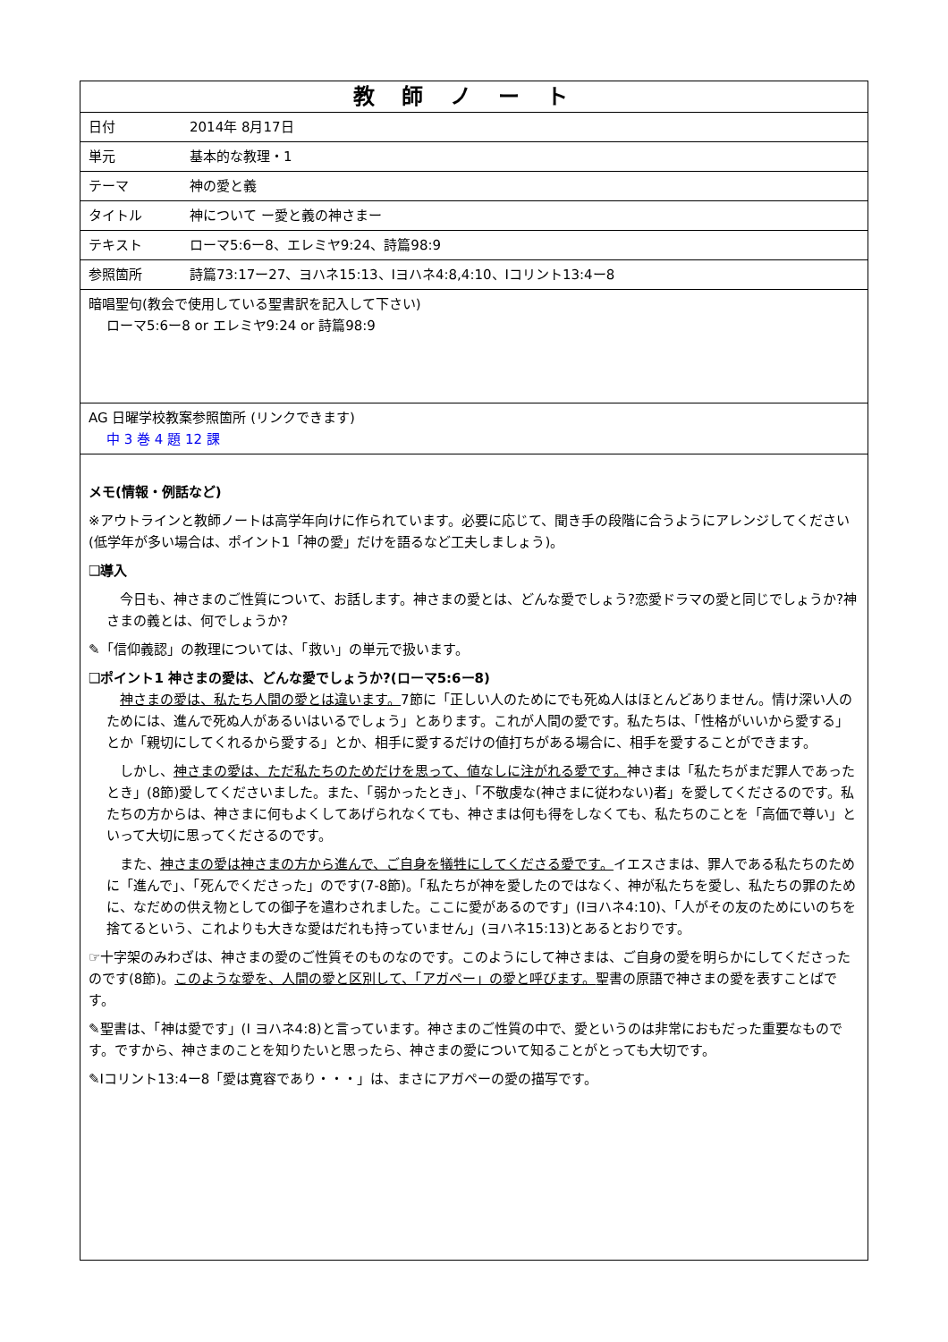| 教師ノート | |
| 日付 | 2014年 8月17日 |
| 単元 | 基本的な教理・1 |
| テーマ | 神の愛と義 |
| タイトル | 神について ー愛と義の神さまー |
| テキスト | ローマ5:6ー8、エレミヤ9:24、詩篇98:9 |
| 参照箇所 | 詩篇73:17ー27、ヨハネ15:13、Ⅰヨハネ4:8,4:10、Ⅰコリント13:4ー8 |
| 暗唱聖句(教会で使用している聖書訳を記入して下さい) ローマ5:6ー8 or エレミヤ9:24 or 詩篇98:9 | |
| AG 日曜学校教案参照箇所 (リンクできます) 中 3 巻 4 題 12 課 | |
| メモ(情報・例話など) ※アウトラインと教師ノートは高学年向けに作られています。必要に応じて、聞き手の段階に合うようにアレンジしてください(低学年が多い場合は、ポイント1「神の愛」だけを語るなど工夫しましょう)。 ❑導入 今日も、神さまのご性質について、お話します。神さまの愛とは、どんな愛でしょう?恋愛ドラマの愛と同じでしょうか?神さまの義とは、何でしょうか? ✎「信仰義認」の教理については、「救い」の単元で扱います。 ❑ポイント1 神さまの愛は、どんな愛でしょうか?(ローマ5:6ー8) 神さまの愛は、私たち人間の愛とは違います。 7節に「正しい人のためにでも死ぬ人はほとんどありません。情け深い人のためには、進んで死ぬ人があるいはいるでしょう」とあります。これが人間の愛です。私たちは、「性格がいいから愛する」とか「親切にしてくれるから愛する」とか、相手に愛するだけの値打ちがある場合に、相手を愛することができます。 しかし、 神さまの愛は、ただ私たちのためだけを思って、値なしに注がれる愛です。 神さまは「私たちがまだ罪人であったとき」(8節)愛してくださいました。また、「弱かったとき」、「不敬虔な(神さまに従わない)者」を愛してくださるのです。私たちの方からは、神さまに何もよくしてあげられなくても、神さまは何も得をしなくても、私たちのことを「高価で尊い」といって大切に思ってくださるのです。 また、 神さまの愛は神さまの方から進んで、ご自身を犠牲にしてくださる愛です。 イエスさまは、罪人である私たちのために「進んで」、「死んでくださった」のです(7-8節)。「私たちが神を愛したのではなく、神が私たちを愛し、私たちの罪のために、なだめの供え物としての御子を遣わされました。ここに愛があるのです」(Ⅰヨハネ4:10)、「人がその友のためにいのちを捨てるという、これよりも大きな愛はだれも持っていません」(ヨハネ15:13)とあるとおりです。 ☞十字架のみわざは、神さまの愛のご性質そのものなのです。このようにして神さまは、ご自身の愛を明らかにしてくださったのです(8節)。 このような愛を、人間の愛と区別して、「アガペー」の愛と呼びます。 聖書の原語で神さまの愛を表すことばです。 ✎聖書は、「神は愛です」(Ⅰ ヨハネ4:8)と言っています。神さまのご性質の中で、愛というのは非常におもだった重要なものです。ですから、神さまのことを知りたいと思ったら、神さまの愛について知ることがとっても大切です。 ✎Ⅰコリント13:4ー8「愛は寛容であり・・・」は、まさにアガペーの愛の描写です。 | |